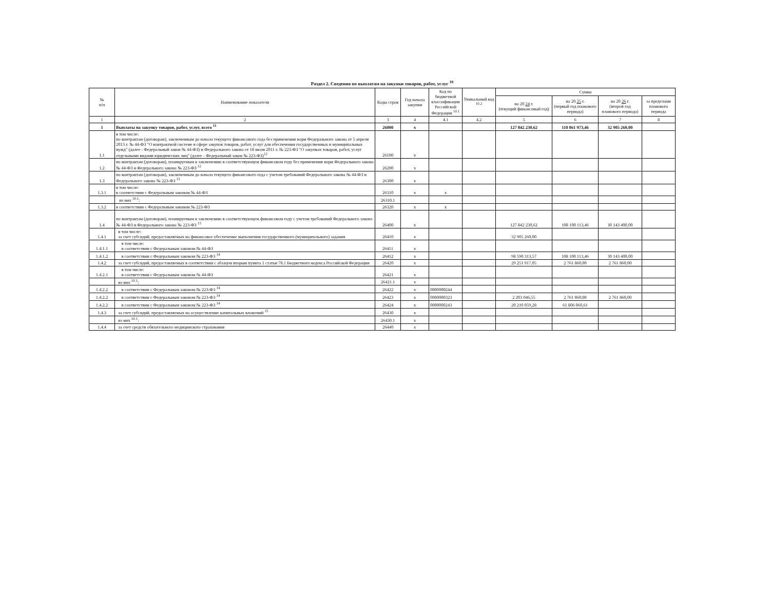Раздел 2. Сведения по выплатам на закупки товаров, работ, услуг <sup>10</sup>
| № п/п | Наименование показателя | Коды строк | Год начала закупки | Код по бюджетной классификации Российской Федерации <sup>10.1</sup> | Уникальный код <sup>10.2</sup> | Сумма | | | |
| --- | --- | --- | --- | --- | --- | --- | --- | --- | --- |
| | | | | | | на 20 24 г. (текущий финансовый год) | на 20 25 г. (первый год планового периода) | на 20 26 г. (второй год планового периода) | за пределами планового периода |
| 1 | 2 | 3 | 4 | 4.1 | 4.2 | 5 | 6 | 7 | 8 |
| 1 | Выплаты на закупку товаров, работ, услуг, всего <sup>11</sup> | 26000 | x | | | 127 842 230,62 | 110 861 973,46 | 32 905 260,00 | |
| 1.1 | в том числе: по контрактам (договорам), заключенным до начала текущего финансового года без применения норм Федерального закона от 5 апреля 2013 г. № 44-ФЗ "О контрактной системе в сфере закупок товаров, работ, услуг для обеспечения государственных и муниципальных нужд" (далее - Федеральный закон № 44-ФЗ) и Федерального закона от 18 июля 2011 г. № 223-ФЗ "О закупках товаров, работ, услуг отдельными видами юридических лиц" (далее - Федеральный закон № 223-ФЗ)<sup>12</sup> | 26100 | x | | | | | | |
| 1.2 | по контрактам (договорам), планируемым к заключению в соответствующем финансовом году без применения норм Федерального закона № 44-ФЗ и Федерального закона № 223-ФЗ <sup>12</sup> | 26200 | x | | | | | | |
| 1.3 | по контрактам (договорам), заключенным до начала текущего финансового года с учетом требований Федерального закона № 44-ФЗ и Федерального закона № 223-ФЗ <sup>13</sup> | 26300 | x | | | | | | |
| 1.3.1 | в том числе: в соответствии с Федеральным законом № 44-ФЗ | 26310 | x | x | | | | | |
| | из них <sup>10.1</sup>: | 26310.1 | | | | | | | |
| 1.3.2 | в соответствии с Федеральным законом № 223-ФЗ | 26320 | x | x | | | | | |
| 1.4 | по контрактам (договорам), планируемым к заключению в соответствующем финансовом году с учетом требований Федерального закона № 44-ФЗ и Федерального закона № 223-ФЗ <sup>13</sup> | 26400 | x | | | 127 842 230,62 | 108 100 113,46 | 30 143 400,00 | |
| 1.4.1 | в том числе: за счет субсидий, предоставляемых на финансовое обеспечение выполнения государственного (муниципального) задания | 26410 | x | | | 32 905 260,00 | | | |
| 1.4.1.1 | в том числе: в соответствии с Федеральным законом № 44-ФЗ | 26411 | x | | | | | | |
| 1.4.1.2 | в соответствии с Федеральным законом № 223-ФЗ <sup>14</sup> | 26412 | x | | | 98 590 313,57 | 108 100 113,46 | 30 143 400,00 | |
| 1.4.2 | за счет субсидий, предоставляемых в соответствии с абзацем вторым пункта 1 статьи 78.1 Бюджетного кодекса Российской Федерации | 26420 | x | | | 29 251 917,05 | 2 761 860,00 | 2 761 860,00 | |
| 1.4.2.1 | в том числе: в соответствии с Федеральным законом № 44-ФЗ | 26421 | x | | | | | | |
| | из них <sup>10.1</sup>: | 26421.1 | x | | | | | | |
| 1.4.2.2 | в соответствии с Федеральным законом № 223-ФЗ <sup>14</sup> | 26422 | x | 0000000244 | | | | | |
| 1.4.2.2 | в соответствии с Федеральным законом № 223-ФЗ <sup>14</sup> | 26423 | x | 0000000323 | | 2 203 046,55 | 2 761 860,00 | 2 761 860,00 | |
| 1.4.2.2 | в соответствии с Федеральным законом № 223-ФЗ <sup>14</sup> | 26424 | x | 0000000243 | | 20 210 059,28 | 61 806 060,61 | | |
| 1.4.3 | за счет субсидий, предоставляемых на осуществление капитальных вложений <sup>15</sup> | 26430 | x | | | | | | |
| | из них <sup>10.1</sup>: | 26430.1 | x | | | | | | |
| 1.4.4 | за счет средств обязательного медицинского страхования | 26440 | x | | | | | | |